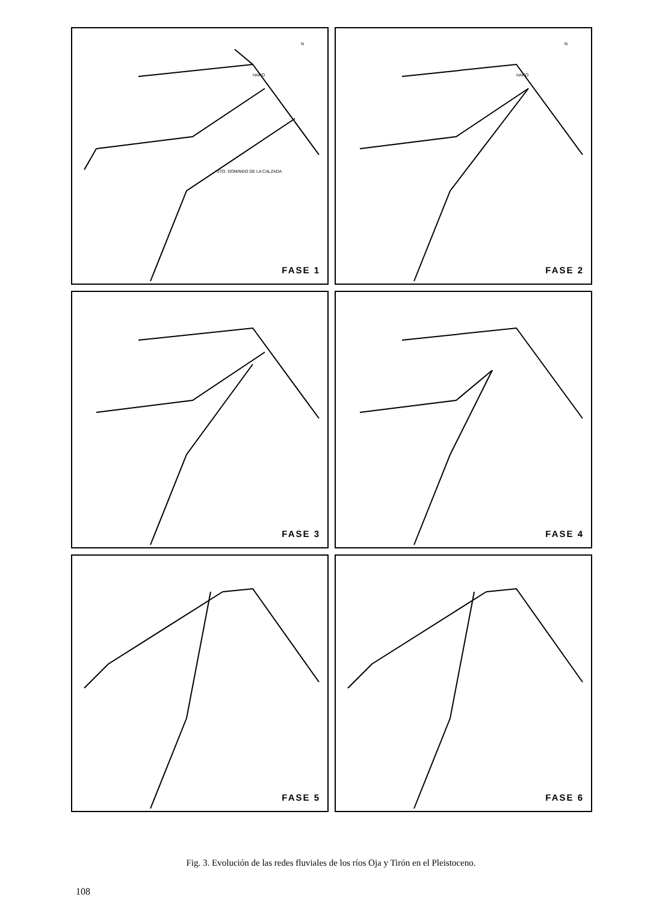HARO
STO. DOMINGO DE LA CALZADA
N
FASE 1
HARO
N
FASE 2
FASE 3
FASE 4
FASE 5
FASE 6
Fig. 3. Evolución de las redes fluviales de los ríos Oja y Tirón en el Pleistoceno.
108